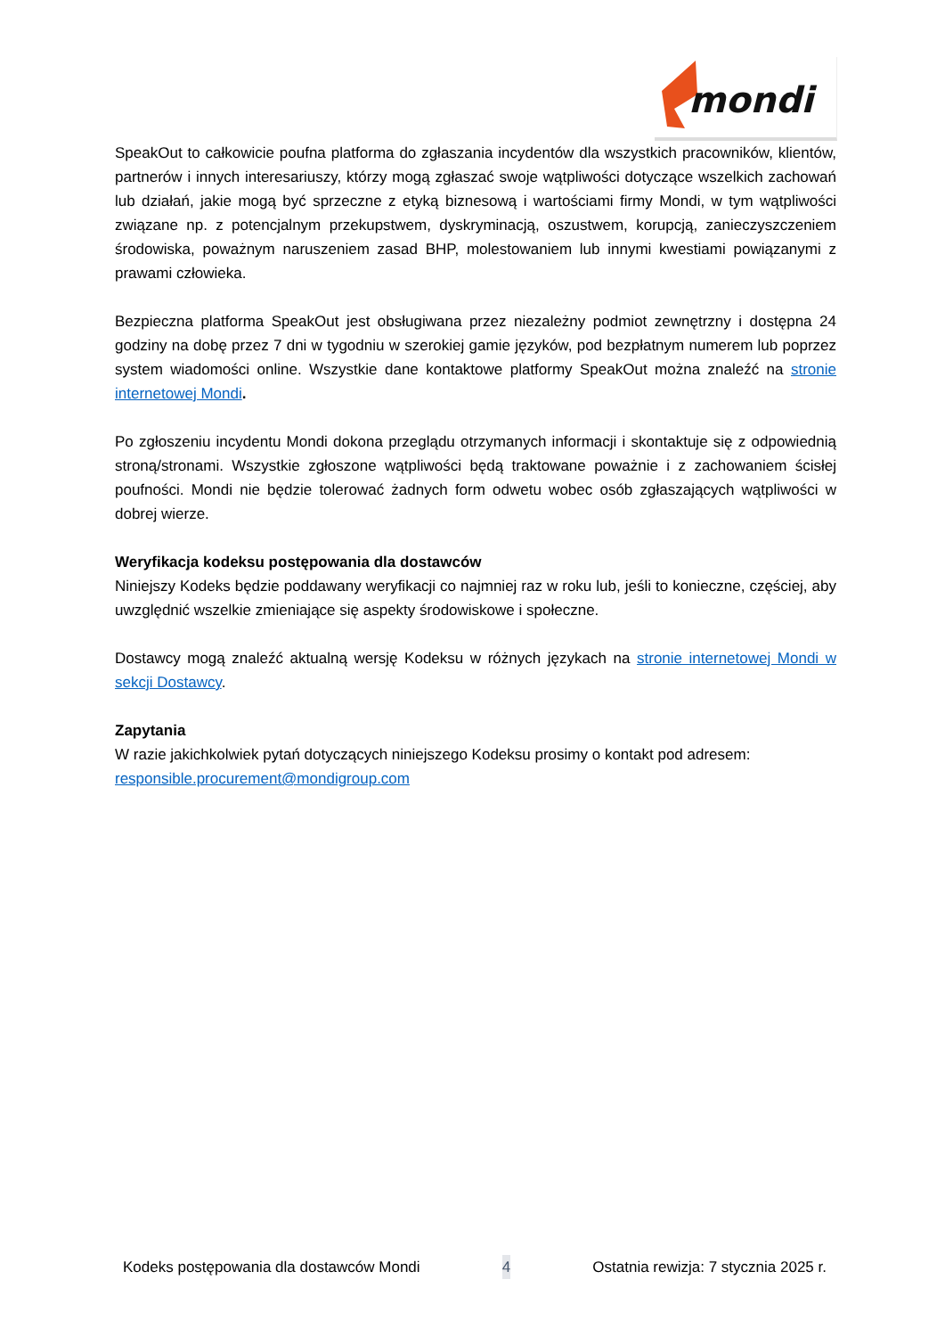mondi
SpeakOut to całkowicie poufna platforma do zgłaszania incydentów dla wszystkich pracowników, klientów, partnerów i innych interesariuszy, którzy mogą zgłaszać swoje wątpliwości dotyczące wszelkich zachowań lub działań, jakie mogą być sprzeczne z etyką biznesową i wartościami firmy Mondi, w tym wątpliwości związane np. z potencjalnym przekupstwem, dyskryminacją, oszustwem, korupcją, zanieczyszczeniem środowiska, poważnym naruszeniem zasad BHP, molestowaniem lub innymi kwestiami powiązanymi z prawami człowieka.
Bezpieczna platforma SpeakOut jest obsługiwana przez niezależny podmiot zewnętrzny i dostępna 24 godziny na dobę przez 7 dni w tygodniu w szerokiej gamie języków, pod bezpłatnym numerem lub poprzez system wiadomości online. Wszystkie dane kontaktowe platformy SpeakOut można znaleźć na stronie internetowej Mondi.
Po zgłoszeniu incydentu Mondi dokona przeglądu otrzymanych informacji i skontaktuje się z odpowiednią stroną/stronami. Wszystkie zgłoszone wątpliwości będą traktowane poważnie i z zachowaniem ścisłej poufności. Mondi nie będzie tolerować żadnych form odwetu wobec osób zgłaszających wątpliwości w dobrej wierze.
Weryfikacja kodeksu postępowania dla dostawców
Niniejszy Kodeks będzie poddawany weryfikacji co najmniej raz w roku lub, jeśli to konieczne, częściej, aby uwzględnić wszelkie zmieniające się aspekty środowiskowe i społeczne.
Dostawcy mogą znaleźć aktualną wersję Kodeksu w różnych językach na stronie internetowej Mondi w sekcji Dostawcy.
Zapytania
W razie jakichkolwiek pytań dotyczących niniejszego Kodeksu prosimy o kontakt pod adresem:
responsible.procurement@mondigroup.com
Kodeks postępowania dla dostawców Mondi 4 Ostatnia rewizja: 7 stycznia 2025 r.